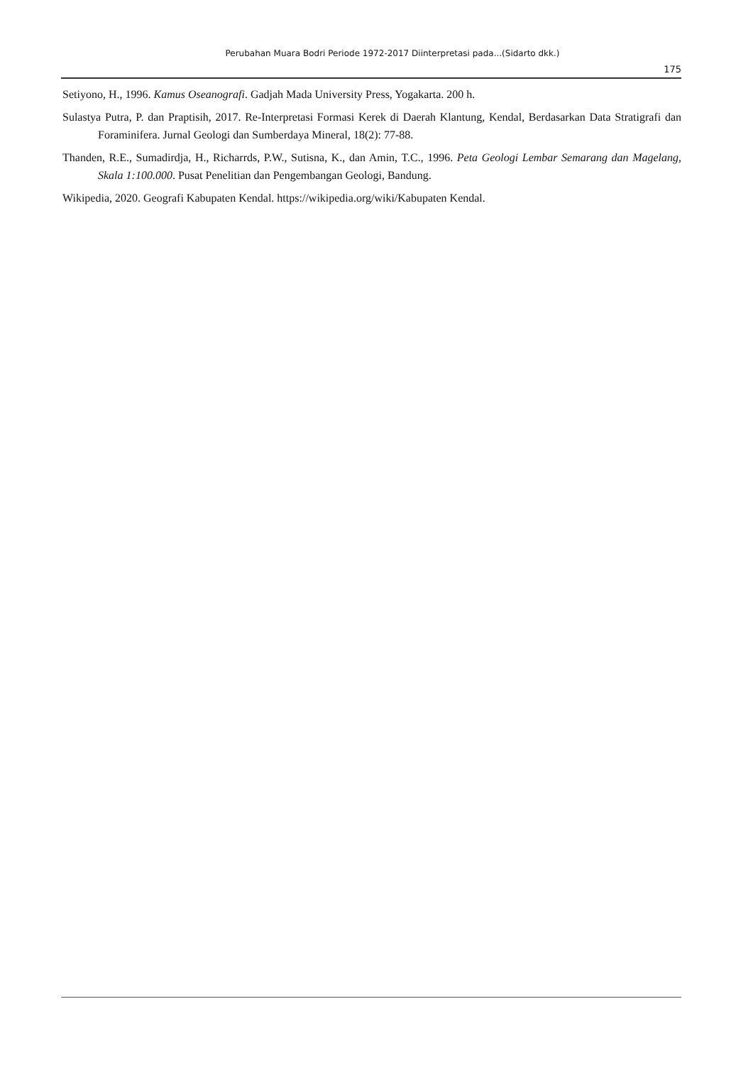Perubahan Muara Bodri Periode 1972-2017 Diinterpretasi pada...(Sidarto dkk.)
175
Setiyono, H., 1996. Kamus Oseanografi. Gadjah Mada University Press, Yogakarta. 200 h.
Sulastya Putra, P. dan Praptisih, 2017. Re-Interpretasi Formasi Kerek di Daerah Klantung, Kendal, Berdasarkan Data Stratigrafi dan Foraminifera. Jurnal Geologi dan Sumberdaya Mineral, 18(2): 77-88.
Thanden, R.E., Sumadirdja, H., Richarrds, P.W., Sutisna, K., dan Amin, T.C., 1996. Peta Geologi Lembar Semarang dan Magelang, Skala 1:100.000. Pusat Penelitian dan Pengembangan Geologi, Bandung.
Wikipedia, 2020. Geografi Kabupaten Kendal. https://wikipedia.org/wiki/Kabupaten Kendal.